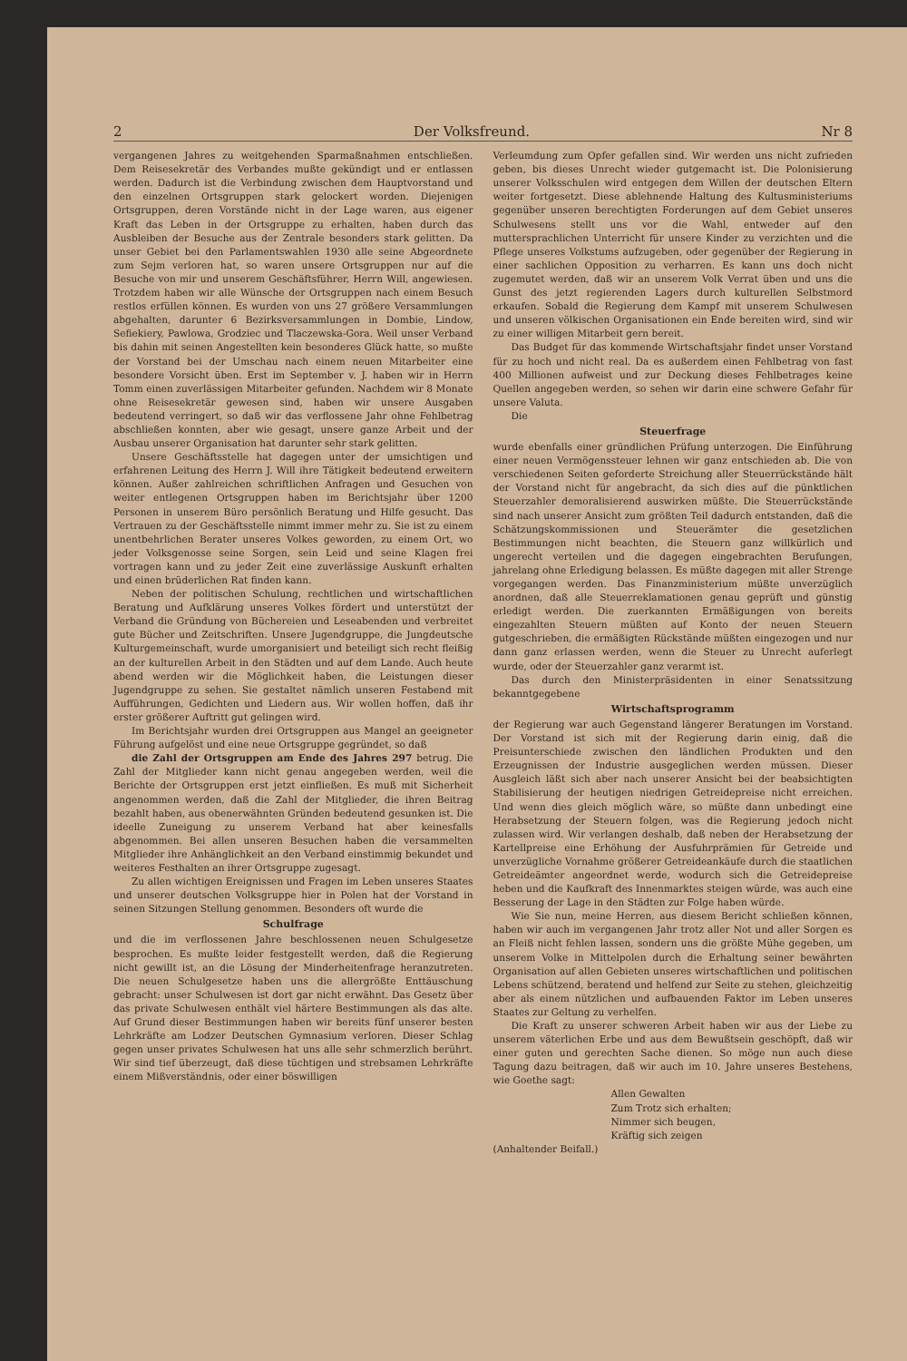2 Der Volksfreund. Nr 8
vergangenen Jahres zu weitgehenden Sparmaßnahmen entschließen. Dem Reisesekretär des Verbandes mußte gekündigt und er entlassen werden. Dadurch ist die Verbindung zwischen dem Hauptvorstand und den einzelnen Ortsgruppen stark gelockert worden. Diejenigen Ortsgruppen, deren Vorstände nicht in der Lage waren, aus eigener Kraft das Leben in der Ortsgruppe zu erhalten, haben durch das Ausbleiben der Besuche aus der Zentrale besonders stark gelitten. Da unser Gebiet bei den Parlamentswahlen 1930 alle seine Abgeordnete zum Sejm verloren hat, so waren unsere Ortsgruppen nur auf die Besuche von mir und unserem Geschäftsführer, Herrn Will, angewiesen. Trotzdem haben wir alle Wünsche der Ortsgruppen nach einem Besuch restlos erfüllen können. Es wurden von uns 27 größere Versammlungen abgehalten, darunter 6 Bezirksversammlungen in Dombie, Lindow, Sefiekiery, Pawlowa, Grodziec und Tlaczewska-Gora. Weil unser Verband bis dahin mit seinen Angestellten kein besonderes Glück hatte, so mußte der Vorstand bei der Umschau nach einem neuen Mitarbeiter eine besondere Vorsicht üben. Erst im September v. J. haben wir in Herrn Tomm einen zuverlässigen Mitarbeiter gefunden. Nachdem wir 8 Monate ohne Reisesekretär gewesen sind, haben wir unsere Ausgaben bedeutend verringert, so daß wir das verflossene Jahr ohne Fehlbetrag abschließen konnten, aber wie gesagt, unsere ganze Arbeit und der Ausbau unserer Organisation hat darunter sehr stark gelitten.
Unsere Geschäftsstelle hat dagegen unter der umsichtigen und erfahrenen Leitung des Herrn J. Will ihre Tätigkeit bedeutend erweitern können. Außer zahlreichen schriftlichen Anfragen und Gesuchen von weiter entlegenen Ortsgruppen haben im Berichtsjahr über 1200 Personen in unserem Büro persönlich Beratung und Hilfe gesucht. Das Vertrauen zu der Geschäftsstelle nimmt immer mehr zu. Sie ist zu einem unentbehrlichen Berater unseres Volkes geworden, zu einem Ort, wo jeder Volksgenosse seine Sorgen, sein Leid und seine Klagen frei vortragen kann und zu jeder Zeit eine zuverlässige Auskunft erhalten und einen brüderlichen Rat finden kann.
Neben der politischen Schulung, rechtlichen und wirtschaftlichen Beratung und Aufklärung unseres Volkes fördert und unterstützt der Verband die Gründung von Büchereien und Leseabenden und verbreitet gute Bücher und Zeitschriften. Unsere Jugendgruppe, die Jungdeutsche Kulturgemeinschaft, wurde umorganisiert und beteiligt sich recht fleißig an der kulturellen Arbeit in den Städten und auf dem Lande. Auch heute abend werden wir die Möglichkeit haben, die Leistungen dieser Jugendgruppe zu sehen. Sie gestaltet nämlich unseren Festabend mit Aufführungen, Gedichten und Liedern aus. Wir wollen hoffen, daß ihr erster größerer Auftritt gut gelingen wird.
Im Berichtsjahr wurden drei Ortsgruppen aus Mangel an geeigneter Führung aufgelöst und eine neue Ortsgruppe gegründet, so daß
die Zahl der Ortsgruppen am Ende des Jahres 297 betrug. Die Zahl der Mitglieder kann nicht genau angegeben werden, weil die Berichte der Ortsgruppen erst jetzt einfließen. Es muß mit Sicherheit angenommen werden, daß die Zahl der Mitglieder, die ihren Beitrag bezahlt haben, aus obenerwähnten Gründen bedeutend gesunken ist. Die ideelle Zuneigung zu unserem Verband hat aber keinesfalls abgenommen. Bei allen unseren Besuchen haben die versammelten Mitglieder ihre Anhänglichkeit an den Verband einstimmig bekundet und weiteres Festhalten an ihrer Ortsgruppe zugesagt.
Zu allen wichtigen Ereignissen und Fragen im Leben unseres Staates und unserer deutschen Volksgruppe hier in Polen hat der Vorstand in seinen Sitzungen Stellung genommen. Besonders oft wurde die
Schulfrage
und die im verflossenen Jahre beschlossenen neuen Schulgesetze besprochen. Es mußte leider festgestellt werden, daß die Regierung nicht gewillt ist, an die Lösung der Minderheitenfrage heranzutreten. Die neuen Schulgesetze haben uns die allergrößte Enttäuschung gebracht: unser Schulwesen ist dort gar nicht erwähnt. Das Gesetz über das private Schulwesen enthält viel härtere Bestimmungen als das alte. Auf Grund dieser Bestimmungen haben wir bereits fünf unserer besten Lehrkräfte am Lodzer Deutschen Gymnasium verloren. Dieser Schlag gegen unser privates Schulwesen hat uns alle sehr schmerzlich berührt. Wir sind tief überzeugt, daß diese tüchtigen und strebsamen Lehrkräfte einem Mißverständnis, oder einer böswilligen
Verleumdung zum Opfer gefallen sind. Wir werden uns nicht zufrieden geben, bis dieses Unrecht wieder gutgemacht ist. Die Polonisierung unserer Volksschulen wird entgegen dem Willen der deutschen Eltern weiter fortgesetzt. Diese ablehnende Haltung des Kultusministeriums gegenüber unseren berechtigten Forderungen auf dem Gebiet unseres Schulwesens stellt uns vor die Wahl, entweder auf den muttersprachlichen Unterricht für unsere Kinder zu verzichten und die Pflege unseres Volkstums aufzugeben, oder gegenüber der Regierung in einer sachlichen Opposition zu verharren. Es kann uns doch nicht zugemutet werden, daß wir an unserem Volk Verrat üben und uns die Gunst des jetzt regierenden Lagers durch kulturellen Selbstmord erkaufen. Sobald die Regierung dem Kampf mit unserem Schulwesen und unseren völkischen Organisationen ein Ende bereiten wird, sind wir zu einer willigen Mitarbeit gern bereit.
Das Budget für das kommende Wirtschaftsjahr findet unser Vorstand für zu hoch und nicht real. Da es außerdem einen Fehlbetrag von fast 400 Millionen aufweist und zur Deckung dieses Fehlbetrages keine Quellen angegeben werden, so sehen wir darin eine schwere Gefahr für unsere Valuta.
Die
Steuerfrage
wurde ebenfalls einer gründlichen Prüfung unterzogen. Die Einführung einer neuen Vermögenssteuer lehnen wir ganz entschieden ab. Die von verschiedenen Seiten geforderte Streichung aller Steuerrückstände hält der Vorstand nicht für angebracht, da sich dies auf die pünktlichen Steuerzahler demoralisierend auswirken müßte. Die Steuerrückstände sind nach unserer Ansicht zum größten Teil dadurch entstanden, daß die Schätzungskommissionen und Steuerämter die gesetzlichen Bestimmungen nicht beachten, die Steuern ganz willkürlich und ungerecht verteilen und die dagegen eingebrachten Berufungen, jahrelang ohne Erledigung belassen. Es müßte dagegen mit aller Strenge vorgegangen werden. Das Finanzministerium müßte unverzüglich anordnen, daß alle Steuerreklamationen genau geprüft und günstig erledigt werden. Die zuerkannten Ermäßigungen von bereits eingezahlten Steuern müßten auf Konto der neuen Steuern gutgeschrieben, die ermäßigten Rückstände müßten eingezogen und nur dann ganz erlassen werden, wenn die Steuer zu Unrecht auferlegt wurde, oder der Steuerzahler ganz verarmt ist.
Das durch den Ministerpräsidenten in einer Senatssitzung bekanntgegebene
Wirtschaftsprogramm
der Regierung war auch Gegenstand längerer Beratungen im Vorstand. Der Vorstand ist sich mit der Regierung darin einig, daß die Preisunterschiede zwischen den ländlichen Produkten und den Erzeugnissen der Industrie ausgeglichen werden müssen. Dieser Ausgleich läßt sich aber nach unserer Ansicht bei der beabsichtigten Stabilisierung der heutigen niedrigen Getreidepreise nicht erreichen. Und wenn dies gleich möglich wäre, so müßte dann unbedingt eine Herabsetzung der Steuern folgen, was die Regierung jedoch nicht zulassen wird. Wir verlangen deshalb, daß neben der Herabsetzung der Kartellpreise eine Erhöhung der Ausfuhrprämien für Getreide und unverzügliche Vornahme größerer Getreideankäufe durch die staatlichen Getreideämter angeordnet werde, wodurch sich die Getreidepreise heben und die Kaufkraft des Innenmarktes steigen würde, was auch eine Besserung der Lage in den Städten zur Folge haben würde.
Wie Sie nun, meine Herren, aus diesem Bericht schließen können, haben wir auch im vergangenen Jahr trotz aller Not und aller Sorgen es an Fleiß nicht fehlen lassen, sondern uns die größte Mühe gegeben, um unserem Volke in Mittelpolen durch die Erhaltung seiner bewährten Organisation auf allen Gebieten unseres wirtschaftlichen und politischen Lebens schützend, beratend und helfend zur Seite zu stehen, gleichzeitig aber als einem nützlichen und aufbauenden Faktor im Leben unseres Staates zur Geltung zu verhelfen.
Die Kraft zu unserer schweren Arbeit haben wir aus der Liebe zu unserem väterlichen Erbe und aus dem Bewußtsein geschöpft, daß wir einer guten und gerechten Sache dienen. So möge nun auch diese Tagung dazu beitragen, daß wir auch im 10. Jahre unseres Bestehens, wie Goethe sagt:
Allen Gewalten
Zum Trotz sich erhalten;
Nimmer sich beugen,
Kräftig sich zeigen
(Anhaltender Beifall.)